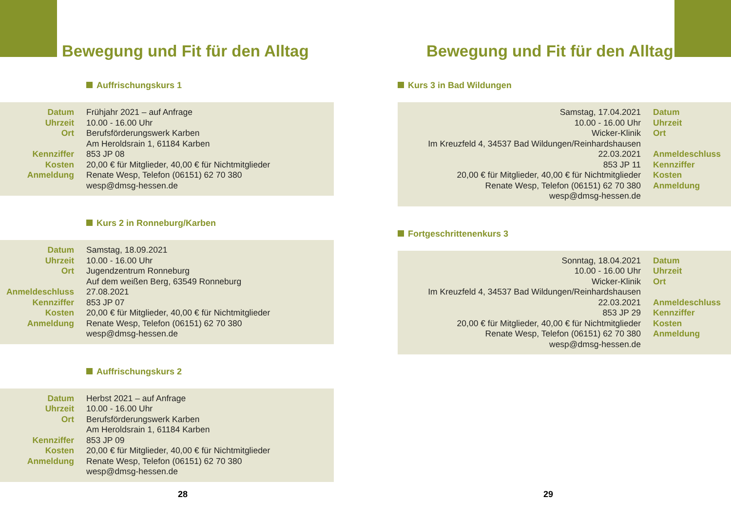Bewegung und Fit für den Alltag
Auffrischungskurs 1
| Datum Uhrzeit Ort Kennziffer Kosten Anmeldung | Frühjahr 2021 – auf Anfrage 10.00 - 16.00 Uhr Berufsförderungswerk Karben Am Heroldsrain 1, 61184 Karben 853 JP 08 20,00 € für Mitglieder, 40,00 € für Nichtmitglieder Renate Wesp, Telefon (06151) 62 70 380 wesp@dmsg-hessen.de |
Kurs 2 in Ronneburg/Karben
| Datum Uhrzeit Ort Anmeldeschluss Kennziffer Kosten Anmeldung | Samstag, 18.09.2021 10.00 - 16.00 Uhr Jugendzentrum Ronneburg Auf dem weißen Berg, 63549 Ronneburg 27.08.2021 853 JP 07 20,00 € für Mitglieder, 40,00 € für Nichtmitglieder Renate Wesp, Telefon (06151) 62 70 380 wesp@dmsg-hessen.de |
Auffrischungskurs 2
| Datum Uhrzeit Ort Kennziffer Kosten Anmeldung | Herbst 2021 – auf Anfrage 10.00 - 16.00 Uhr Berufsförderungswerk Karben Am Heroldsrain 1, 61184 Karben 853 JP 09 20,00 € für Mitglieder, 40,00 € für Nichtmitglieder Renate Wesp, Telefon (06151) 62 70 380 wesp@dmsg-hessen.de |
28
Bewegung und Fit für den Alltag
Kurs 3 in Bad Wildungen
| Samstag, 17.04.2021 10.00 - 16.00 Uhr Wicker-Klinik Im Kreuzfeld 4, 34537 Bad Wildungen/Reinhardshausen 22.03.2021 853 JP 11 20,00 € für Mitglieder, 40,00 € für Nichtmitglieder Renate Wesp, Telefon (06151) 62 70 380 wesp@dmsg-hessen.de | Datum Uhrzeit Ort Anmeldeschluss Kennziffer Kosten Anmeldung |
Fortgeschrittenenkurs 3
| Sonntag, 18.04.2021 10.00 - 16.00 Uhr Wicker-Klinik Im Kreuzfeld 4, 34537 Bad Wildungen/Reinhardshausen 22.03.2021 853 JP 29 20,00 € für Mitglieder, 40,00 € für Nichtmitglieder Renate Wesp, Telefon (06151) 62 70 380 wesp@dmsg-hessen.de | Datum Uhrzeit Ort Anmeldeschluss Kennziffer Kosten Anmeldung |
29